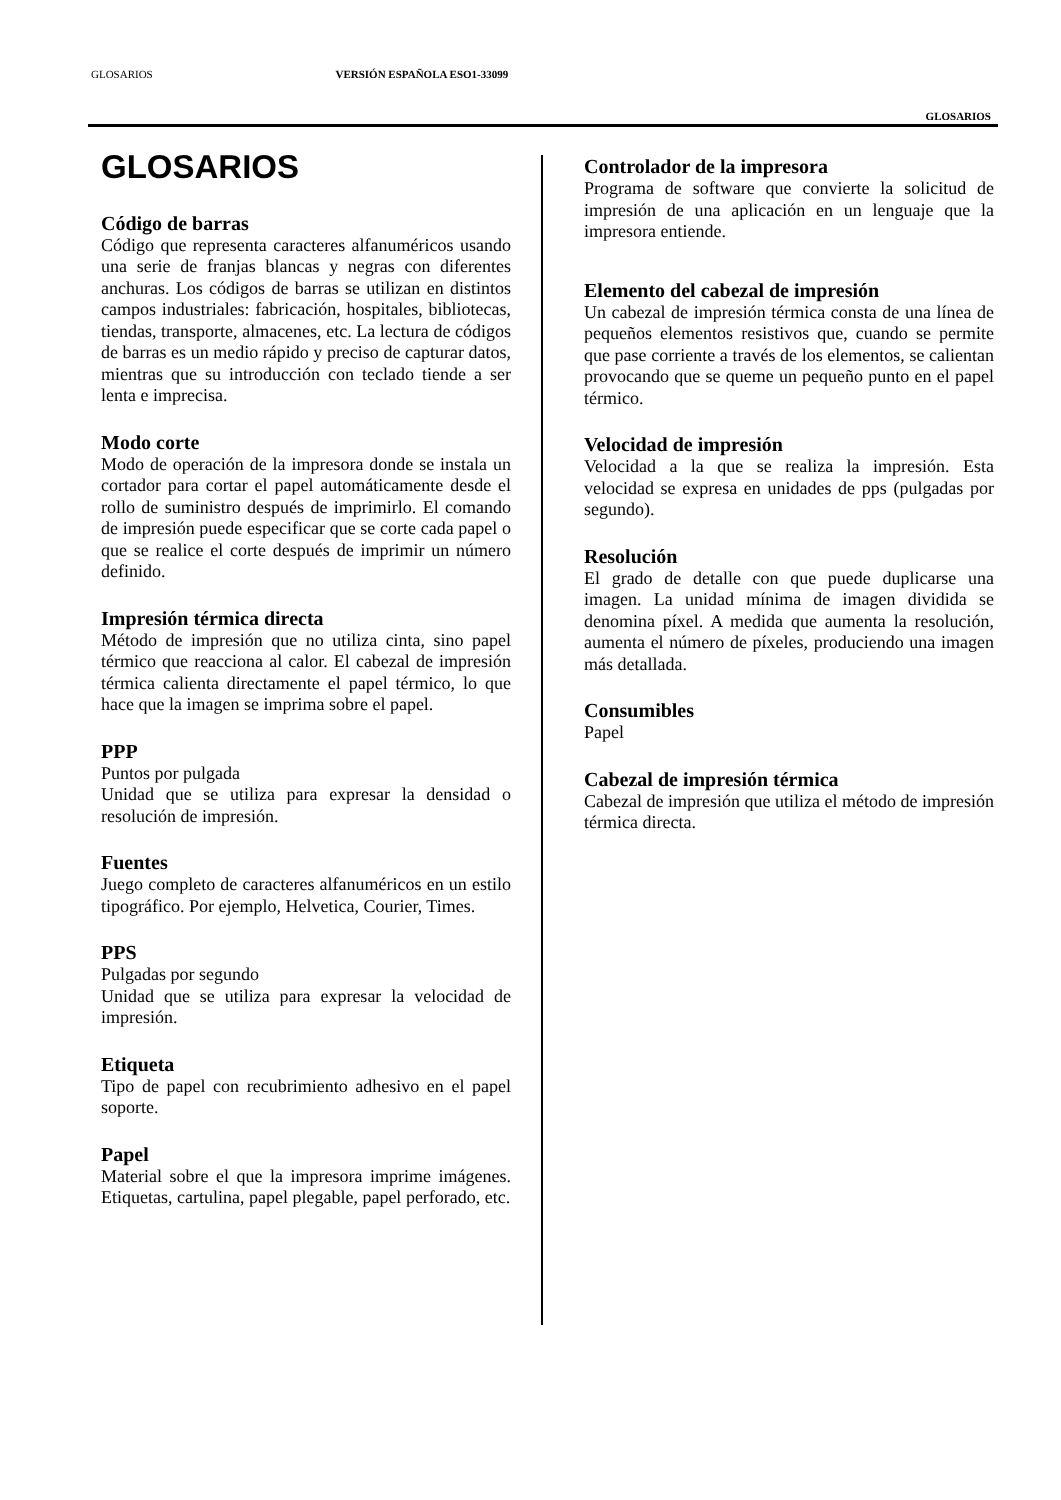GLOSARIOS VERSIÓN ESPAÑOLA ESO1-33099
GLOSARIOS
GLOSARIOS
Código de barras
Código que representa caracteres alfanuméricos usando una serie de franjas blancas y negras con diferentes anchuras. Los códigos de barras se utilizan en distintos campos industriales: fabricación, hospitales, bibliotecas, tiendas, transporte, almacenes, etc. La lectura de códigos de barras es un medio rápido y preciso de capturar datos, mientras que su introducción con teclado tiende a ser lenta e imprecisa.
Modo corte
Modo de operación de la impresora donde se instala un cortador para cortar el papel automáticamente desde el rollo de suministro después de imprimirlo. El comando de impresión puede especificar que se corte cada papel o que se realice el corte después de imprimir un número definido.
Impresión térmica directa
Método de impresión que no utiliza cinta, sino papel térmico que reacciona al calor. El cabezal de impresión térmica calienta directamente el papel térmico, lo que hace que la imagen se imprima sobre el papel.
PPP
Puntos por pulgada
Unidad que se utiliza para expresar la densidad o resolución de impresión.
Fuentes
Juego completo de caracteres alfanuméricos en un estilo tipográfico. Por ejemplo, Helvetica, Courier, Times.
PPS
Pulgadas por segundo
Unidad que se utiliza para expresar la velocidad de impresión.
Etiqueta
Tipo de papel con recubrimiento adhesivo en el papel soporte.
Papel
Material sobre el que la impresora imprime imágenes. Etiquetas, cartulina, papel plegable, papel perforado, etc.
Controlador de la impresora
Programa de software que convierte la solicitud de impresión de una aplicación en un lenguaje que la impresora entiende.
Elemento del cabezal de impresión
Un cabezal de impresión térmica consta de una línea de pequeños elementos resistivos que, cuando se permite que pase corriente a través de los elementos, se calientan provocando que se queme un pequeño punto en el papel térmico.
Velocidad de impresión
Velocidad a la que se realiza la impresión. Esta velocidad se expresa en unidades de pps (pulgadas por segundo).
Resolución
El grado de detalle con que puede duplicarse una imagen. La unidad mínima de imagen dividida se denomina píxel. A medida que aumenta la resolución, aumenta el número de píxeles, produciendo una imagen más detallada.
Consumibles
Papel
Cabezal de impresión térmica
Cabezal de impresión que utiliza el método de impresión térmica directa.